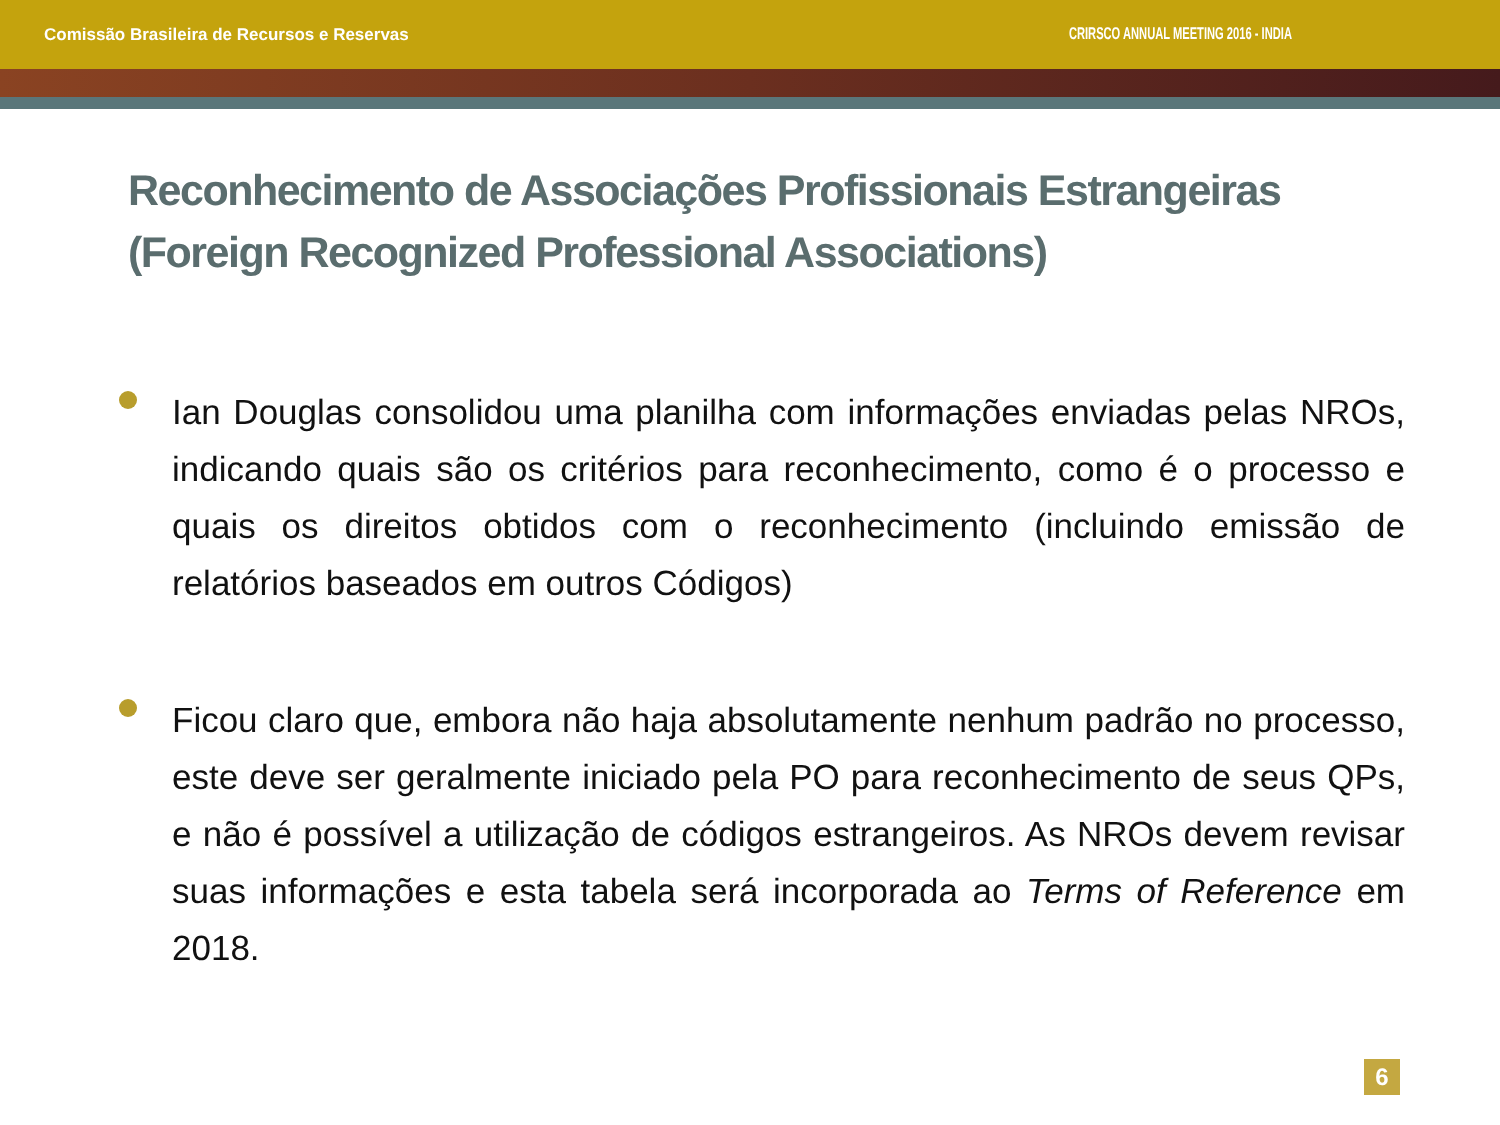Comissão Brasileira de Recursos e Reservas CRIRSCO ANNUAL MEETING 2016 - INDIA
Reconhecimento de Associações Profissionais Estrangeiras (Foreign Recognized Professional Associations)
Ian Douglas consolidou uma planilha com informações enviadas pelas NROs, indicando quais são os critérios para reconhecimento, como é o processo e quais os direitos obtidos com o reconhecimento (incluindo emissão de relatórios baseados em outros Códigos)
Ficou claro que, embora não haja absolutamente nenhum padrão no processo, este deve ser geralmente iniciado pela PO para reconhecimento de seus QPs, e não é possível a utilização de códigos estrangeiros. As NROs devem revisar suas informações e esta tabela será incorporada ao Terms of Reference em 2018.
6